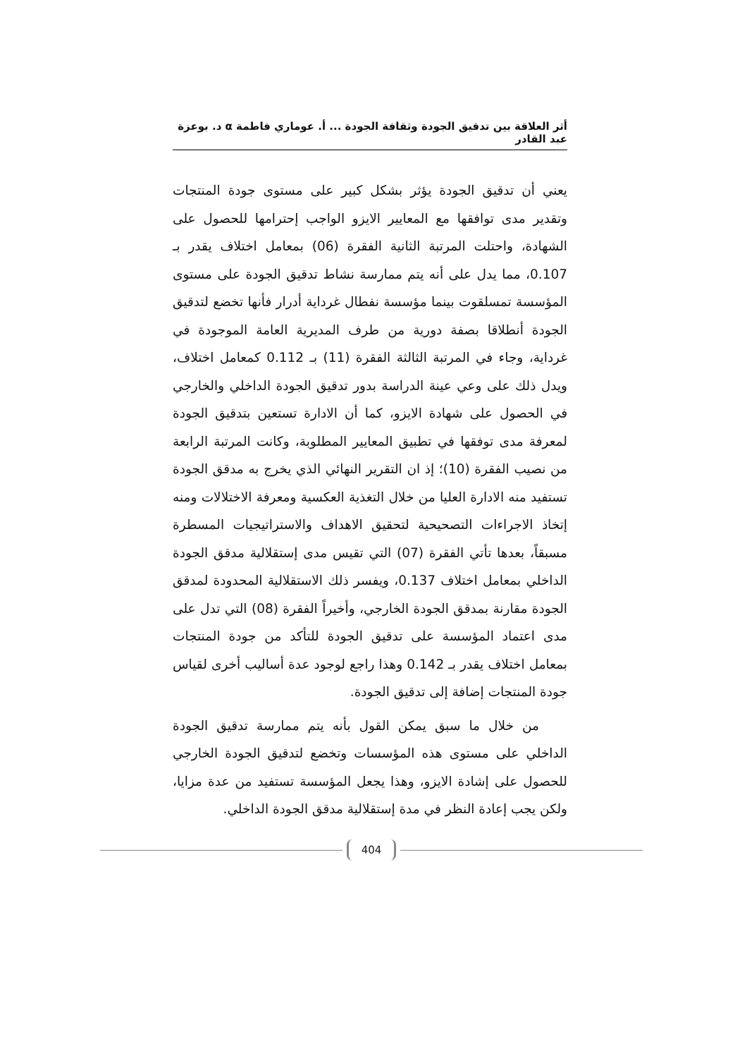أثر العلاقة بين تدقيق الجودة وثقافة الجودة ... أ. عوماري فاطمة α د. بوعزة عبد القادر
يعني أن تدقيق الجودة يؤثر بشكل كبير على مستوى جودة المنتجات وتقدير مدى توافقها مع المعايير الايزو الواجب إحترامها للحصول على الشهادة، واحتلت المرتبة الثانية الفقرة (06) بمعامل اختلاف يقدر بـ 0.107، مما يدل على أنه يتم ممارسة نشاط تدقيق الجودة على مستوى المؤسسة تمسلقوت بينما مؤسسة نفطال غرداية أدرار فأنها تخضع لتدقيق الجودة أنطلاقا بصفة دورية من طرف المديرية العامة الموجودة في غرداية، وجاء في المرتبة الثالثة الفقرة (11) بـ 0.112 كمعامل اختلاف، ويدل ذلك على وعي عينة الدراسة بدور تدقيق الجودة الداخلي والخارجي في الحصول على شهادة الايزو، كما أن الادارة تستعين بتدقيق الجودة لمعرفة مدى توفقها في تطبيق المعايير المطلوبة، وكانت المرتبة الرابعة من نصيب الفقرة (10)؛ إذ ان التقرير النهائي الذي يخرج به مدقق الجودة تستفيد منه الادارة العليا من خلال التغذية العكسية ومعرفة الاختلالات ومنه إتخاذ الاجراءات التصحيحية لتحقيق الاهداف والاستراتيجيات المسطرة مسبقاً، بعدها تأتي الفقرة (07) التي تقيس مدى إستقلالية مدقق الجودة الداخلي بمعامل اختلاف 0.137، ويفسر ذلك الاستقلالية المحدودة لمدقق الجودة مقارنة بمدقق الجودة الخارجي، وأخيراً الفقرة (08) التي تدل على مدى اعتماد المؤسسة على تدقيق الجودة للتأكد من جودة المنتجات بمعامل اختلاف يقدر بـ 0.142 وهذا راجع لوجود عدة أساليب أخرى لقياس جودة المنتجات إضافة إلى تدقيق الجودة.
من خلال ما سبق يمكن القول بأنه يتم ممارسة تدقيق الجودة الداخلي على مستوى هذه المؤسسات وتخضع لتدقيق الجودة الخارجي للحصول على إشادة الايزو، وهذا يجعل المؤسسة تستفيد من عدة مزايا، ولكن يجب إعادة النظر في مدة إستقلالية مدقق الجودة الداخلي.
404